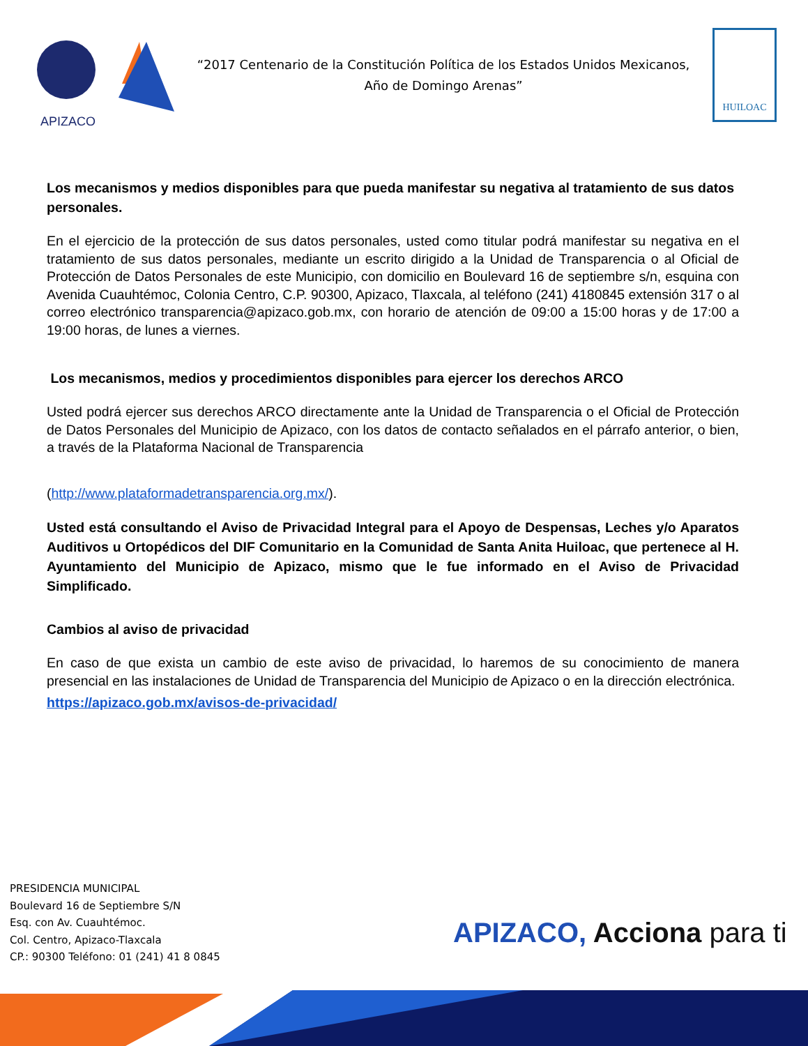APIZACO
“2017 Centenario de la Constitución Política de los Estados Unidos Mexicanos,
Año de Domingo Arenas”
HUILOAC
Los mecanismos y medios disponibles para que pueda manifestar su negativa al tratamiento de sus datos personales.
En el ejercicio de la protección de sus datos personales, usted como titular podrá manifestar su negativa en el tratamiento de sus datos personales, mediante un escrito dirigido a la Unidad de Transparencia o al Oficial de Protección de Datos Personales de este Municipio, con domicilio en Boulevard 16 de septiembre s/n, esquina con Avenida Cuauhtémoc, Colonia Centro, C.P. 90300, Apizaco, Tlaxcala, al teléfono (241) 4180845 extensión 317 o al correo electrónico transparencia@apizaco.gob.mx, con horario de atención de 09:00 a 15:00 horas y de 17:00 a 19:00 horas, de lunes a viernes.
Los mecanismos, medios y procedimientos disponibles para ejercer los derechos ARCO
Usted podrá ejercer sus derechos ARCO directamente ante la Unidad de Transparencia o el Oficial de Protección de Datos Personales del Municipio de Apizaco, con los datos de contacto señalados en el párrafo anterior, o bien, a través de la Plataforma Nacional de Transparencia
(http://www.plataformadetransparencia.org.mx/).
Usted está consultando el Aviso de Privacidad Integral para el Apoyo de Despensas, Leches y/o Aparatos Auditivos u Ortopédicos del DIF Comunitario en la Comunidad de Santa Anita Huiloac, que pertenece al H. Ayuntamiento del Municipio de Apizaco, mismo que le fue informado en el Aviso de Privacidad Simplificado.
Cambios al aviso de privacidad
En caso de que exista un cambio de este aviso de privacidad, lo haremos de su conocimiento de manera presencial en las instalaciones de Unidad de Transparencia del Municipio de Apizaco o en la dirección electrónica.
https://apizaco.gob.mx/avisos-de-privacidad/
PRESIDENCIA MUNICIPAL
Boulevard 16 de Septiembre S/N
Esq. con Av. Cuauhtémoc.
Col. Centro, Apizaco-Tlaxcala
CP.: 90300 Teléfono: 01 (241) 41 8 0845
APIZACO, Acciona para ti